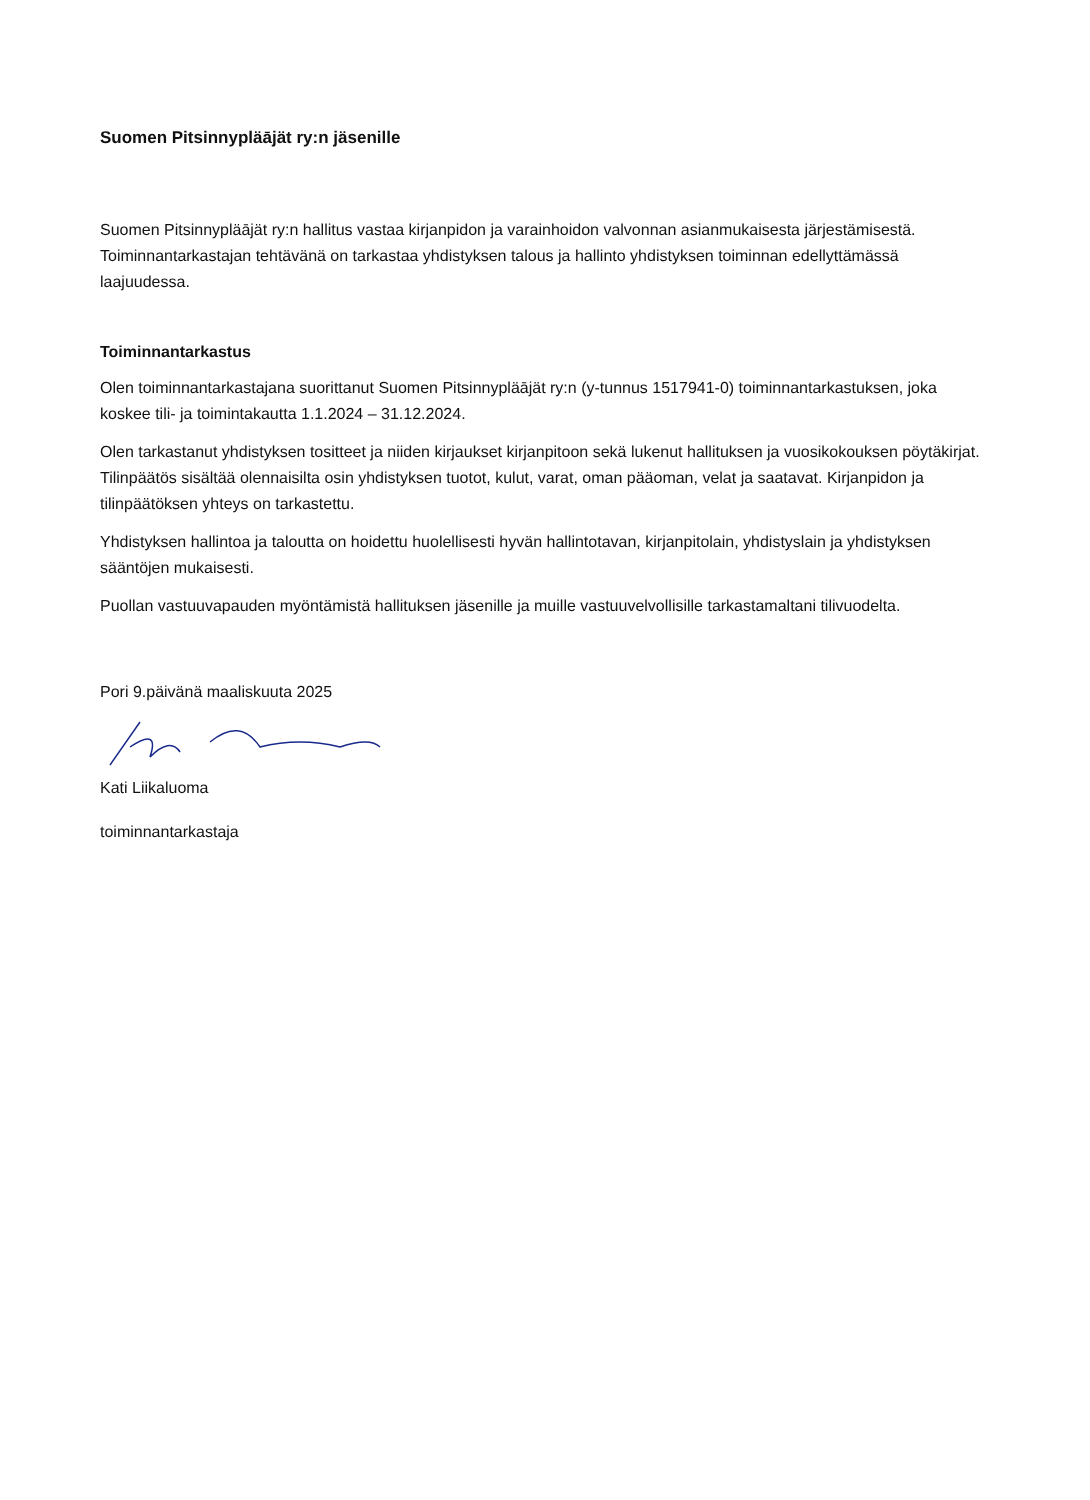Suomen Pitsinnypläājät ry:n jäsenille
Suomen Pitsinnypläājät ry:n hallitus vastaa kirjanpidon ja varainhoidon valvonnan asianmukaisesta järjestämisestä. Toiminnantarkastajan tehtävänä on tarkastaa yhdistyksen talous ja hallinto yhdistyksen toiminnan edellyttämässä laajuudessa.
Toiminnantarkastus
Olen toiminnantarkastajana suorittanut Suomen Pitsinnypläājät ry:n (y-tunnus 1517941-0) toiminnantarkastuksen, joka koskee tili- ja toimintakautta 1.1.2024 – 31.12.2024.
Olen tarkastanut yhdistyksen tositteet ja niiden kirjaukset kirjanpitoon sekä lukenut hallituksen ja vuosikokouksen pöytäkirjat. Tilinpäätös sisältää olennaisilta osin yhdistyksen tuotot, kulut, varat, oman pääoman, velat ja saatavat. Kirjanpidon ja tilinpäätöksen yhteys on tarkastettu.
Yhdistyksen hallintoa ja taloutta on hoidettu huolellisesti hyvän hallintotavan, kirjanpitolain, yhdistyslain ja yhdistyksen sääntöjen mukaisesti.
Puollan vastuuvapauden myöntämistä hallituksen jäsenille ja muille vastuuvelvollisille tarkastamaltani tilivuodelta.
Pori 9.päivänä maaliskuuta 2025
Kati Liikaluoma
toiminnantarkastaja